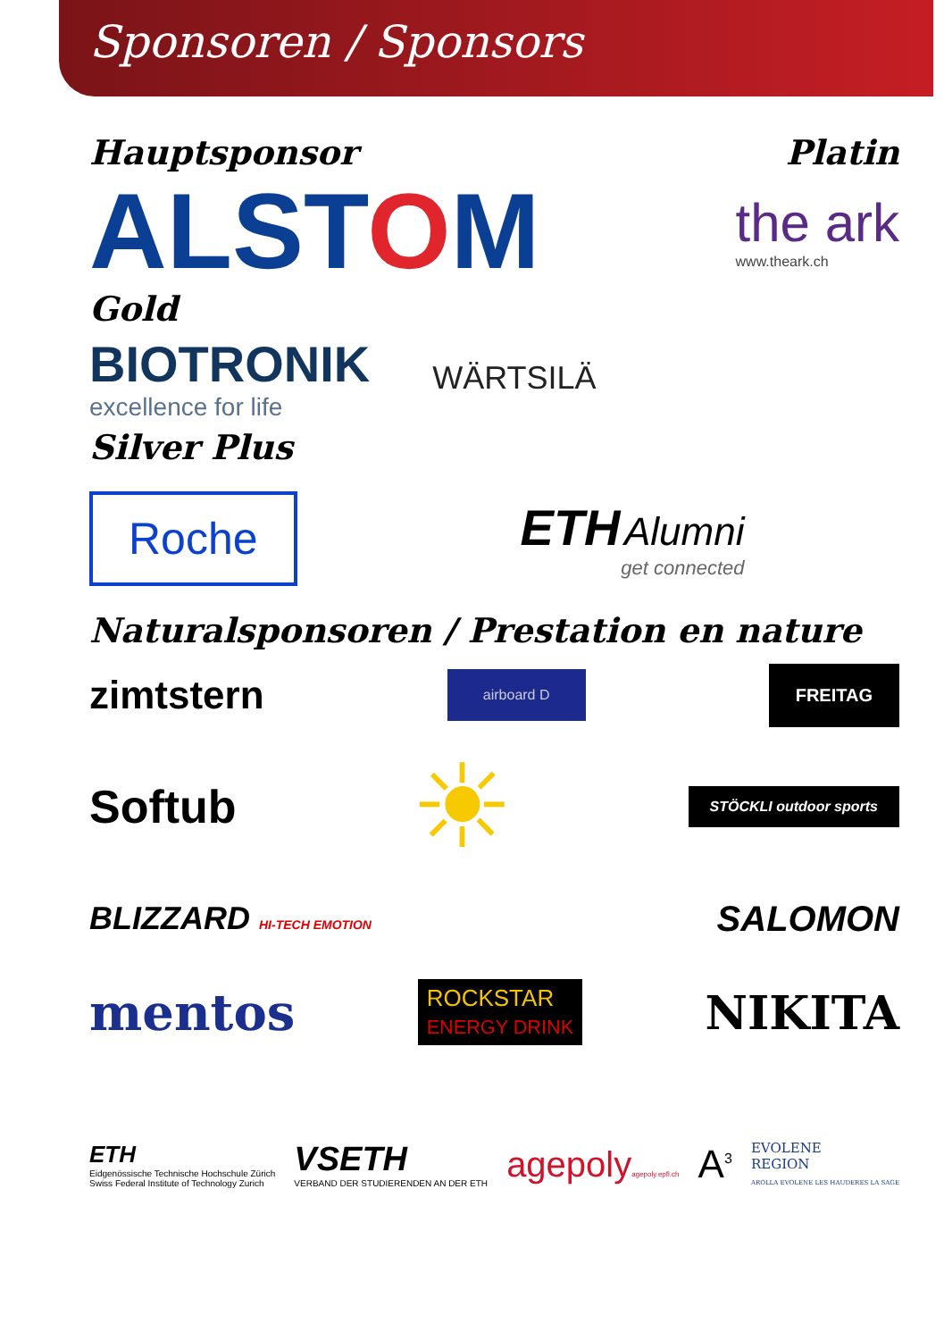Sponsoren / Sponsors
Hauptsponsor Platin
ALSTOM
the ark
www.theark.ch
Gold
BIOTRONIK
excellence for life
WÄRTSILÄ
Silver Plus
Roche
ETH Alumni
get connected
Naturalsponsoren / Prestation en nature
zimtstern airboard D FREITAG
Softub ☀ STÖCKLI outdoor sports
BLIZZARD HI-TECH EMOTION SALOMON
mentos ROCKSTAR
ENERGY DRINK NIKITA
ETH
Eidgenössische Technische Hochschule Zürich
Swiss Federal Institute of Technology Zurich
VSETH
VERBAND DER STUDIERENDEN AN DER ETH
agepolyagepoly.epfl.ch
A<sup>3</sup>
EVOLENE
REGION
AROLLA EVOLENE LES HAUDERES LA SAGE